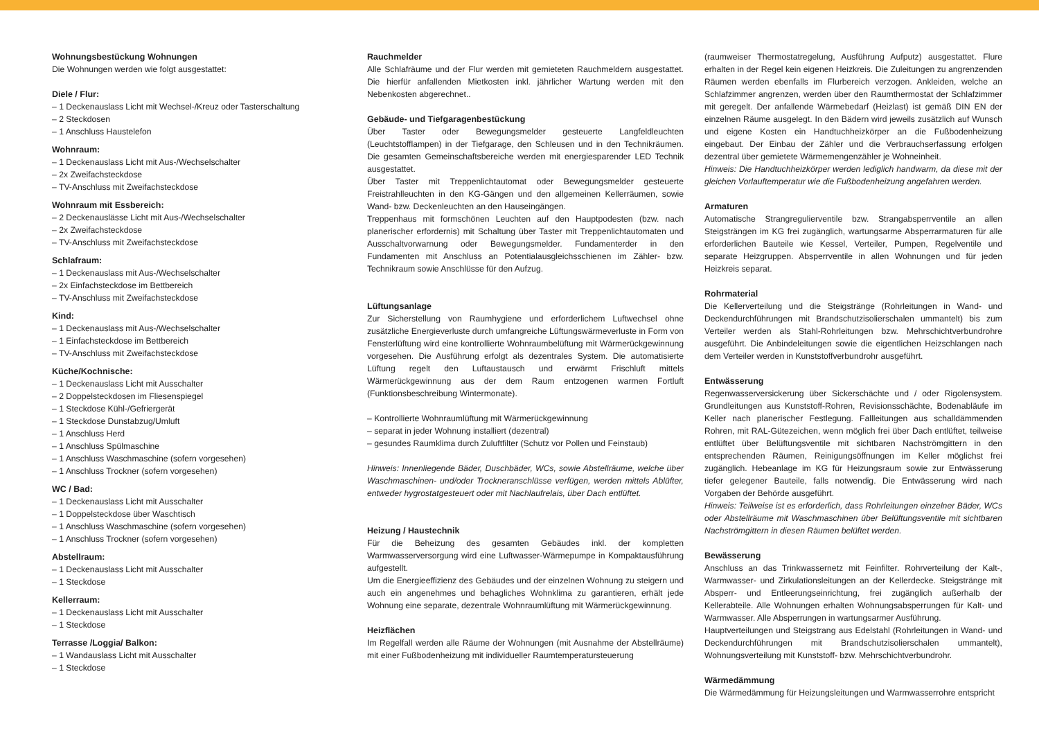Wohnungsbestückung Wohnungen
Die Wohnungen werden wie folgt ausgestattet:
Diele / Flur:
– 1 Deckenauslass Licht mit Wechsel-/Kreuz oder Tasterschaltung
– 2 Steckdosen
– 1 Anschluss Haustelefon
Wohnraum:
– 1 Deckenauslass Licht mit Aus-/Wechselschalter
– 2x Zweifachsteckdose
– TV-Anschluss mit Zweifachsteckdose
Wohnraum mit Essbereich:
– 2 Deckenauslässe Licht mit Aus-/Wechselschalter
– 2x Zweifachsteckdose
– TV-Anschluss mit Zweifachsteckdose
Schlafraum:
– 1 Deckenauslass mit Aus-/Wechselschalter
– 2x Einfachsteckdose im Bettbereich
– TV-Anschluss mit Zweifachsteckdose
Kind:
– 1 Deckenauslass mit Aus-/Wechselschalter
– 1 Einfachsteckdose im Bettbereich
– TV-Anschluss mit Zweifachsteckdose
Küche/Kochnische:
– 1 Deckenauslass Licht mit Ausschalter
– 2 Doppelsteckdosen im Fliesenspiegel
– 1 Steckdose Kühl-/Gefriergerät
– 1 Steckdose Dunstabzug/Umluft
– 1 Anschluss Herd
– 1 Anschluss Spülmaschine
– 1 Anschluss Waschmaschine (sofern vorgesehen)
– 1 Anschluss Trockner (sofern vorgesehen)
WC / Bad:
– 1 Deckenauslass Licht mit Ausschalter
– 1 Doppelsteckdose über Waschtisch
– 1 Anschluss Waschmaschine (sofern vorgesehen)
– 1 Anschluss Trockner (sofern vorgesehen)
Abstellraum:
– 1 Deckenauslass Licht mit Ausschalter
– 1 Steckdose
Kellerraum:
– 1 Deckenauslass Licht mit Ausschalter
– 1 Steckdose
Terrasse /Loggia/ Balkon:
– 1 Wandauslass Licht mit Ausschalter
– 1 Steckdose
Rauchmelder
Alle Schlafräume und der Flur werden mit gemieteten Rauchmeldern ausgestattet. Die hierfür anfallenden Mietkosten inkl. jährlicher Wartung werden mit den Nebenkosten abgerechnet..
Gebäude- und Tiefgaragenbestückung
Über Taster oder Bewegungsmelder gesteuerte Langfeldleuchten (Leuchtstofflampen) in der Tiefgarage, den Schleusen und in den Technikräumen. Die gesamten Gemeinschaftsbereiche werden mit energiesparender LED Technik ausgestattet.
Über Taster mit Treppenlichtautomat oder Bewegungsmelder gesteuerte Freistrahlleuchten in den KG-Gängen und den allgemeinen Kellerräumen, sowie Wand- bzw. Deckenleuchten an den Hauseingängen.
Treppenhaus mit formschönen Leuchten auf den Hauptpodesten (bzw. nach planerischer erfordernis) mit Schaltung über Taster mit Treppenlichtautomaten und Ausschaltvorwarnung oder Bewegungsmelder. Fundamenterder in den Fundamenten mit Anschluss an Potentialausgleichsschienen im Zähler- bzw. Technikraum sowie Anschlüsse für den Aufzug.
Lüftungsanlage
Zur Sicherstellung von Raumhygiene und erforderlichem Luftwechsel ohne zusätzliche Energieverluste durch umfangreiche Lüftungswärmeverluste in Form von Fensterlüftung wird eine kontrollierte Wohnraumbelüftung mit Wärmerückgewinnung vorgesehen. Die Ausführung erfolgt als dezentrales System. Die automatisierte Lüftung regelt den Luftaustausch und erwärmt Frischluft mittels Wärmerückgewinnung aus der dem Raum entzogenen warmen Fortluft (Funktionsbeschreibung Wintermonate).
– Kontrollierte Wohnraumlüftung mit Wärmerückgewinnung
– separat in jeder Wohnung installiert (dezentral)
– gesundes Raumklima durch Zuluftfilter (Schutz vor Pollen und Feinstaub)
Hinweis: Innenliegende Bäder, Duschbäder, WCs, sowie Abstellräume, welche über Waschmaschinen- und/oder Trockneranschlüsse verfügen, werden mittels Ablüfter, entweder hygrostatgesteuert oder mit Nachlaufrelais, über Dach entlüftet.
Heizung / Haustechnik
Für die Beheizung des gesamten Gebäudes inkl. der kompletten Warmwasserversorgung wird eine Luftwasser-Wärmepumpe in Kompaktausführung aufgestellt.
Um die Energieeffizienz des Gebäudes und der einzelnen Wohnung zu steigern und auch ein angenehmes und behagliches Wohnklima zu garantieren, erhält jede Wohnung eine separate, dezentrale Wohnraumlüftung mit Wärmerückgewinnung.
Heizflächen
Im Regelfall werden alle Räume der Wohnungen (mit Ausnahme der Abstellräume) mit einer Fußbodenheizung mit individueller Raumtemperatursteuerung
(raumweiser Thermostatregelung, Ausführung Aufputz) ausgestattet. Flure erhalten in der Regel kein eigenen Heizkreis. Die Zuleitungen zu angrenzenden Räumen werden ebenfalls im Flurbereich verzogen. Ankleiden, welche an Schlafzimmer angrenzen, werden über den Raumthermostat der Schlafzimmer mit geregelt. Der anfallende Wärmebedarf (Heizlast) ist gemäß DIN EN der einzelnen Räume ausgelegt. In den Bädern wird jeweils zusätzlich auf Wunsch und eigene Kosten ein Handtuchheizkörper an die Fußbodenheizung eingebaut. Der Einbau der Zähler und die Verbrauchserfassung erfolgen dezentral über gemietete Wärmemengenzähler je Wohneinheit.
Hinweis: Die Handtuchheizkörper werden lediglich handwarm, da diese mit der gleichen Vorlauftemperatur wie die Fußbodenheizung angefahren werden.
Armaturen
Automatische Strangregulierventile bzw. Strangabsperrventile an allen Steigsträngen im KG frei zugänglich, wartungsarme Absperrarmaturen für alle erforderlichen Bauteile wie Kessel, Verteiler, Pumpen, Regelventile und separate Heizgruppen. Absperrventile in allen Wohnungen und für jeden Heizkreis separat.
Rohrmaterial
Die Kellerverteilung und die Steigstränge (Rohrleitungen in Wand- und Deckendurchführungen mit Brandschutzisolierschalen ummantelt) bis zum Verteiler werden als Stahl-Rohrleitungen bzw. Mehrschichtverbundrohre ausgeführt. Die Anbindeleitungen sowie die eigentlichen Heizschlangen nach dem Verteiler werden in Kunststoffverbundrohr ausgeführt.
Entwässerung
Regenwasserversickerung über Sickerschächte und / oder Rigolensystem. Grundleitungen aus Kunststoff-Rohren, Revisionsschächte, Bodenabläufe im Keller nach planerischer Festlegung. Fallleitungen aus schalldämmenden Rohren, mit RAL-Gütezeichen, wenn möglich frei über Dach entlüftet, teilweise entlüftet über Belüftungsventile mit sichtbaren Nachströmgittern in den entsprechenden Räumen, Reinigungsöffnungen im Keller möglichst frei zugänglich. Hebeanlage im KG für Heizungsraum sowie zur Entwässerung tiefer gelegener Bauteile, falls notwendig. Die Entwässerung wird nach Vorgaben der Behörde ausgeführt.
Hinweis: Teilweise ist es erforderlich, dass Rohrleitungen einzelner Bäder, WCs oder Abstellräume mit Waschmaschinen über Belüftungsventile mit sichtbaren Nachströmgittern in diesen Räumen belüftet werden.
Bewässerung
Anschluss an das Trinkwassernetz mit Feinfilter. Rohrverteilung der Kalt-, Warmwasser- und Zirkulationsleitungen an der Kellerdecke. Steigstränge mit Absperr- und Entleerungseinrichtung, frei zugänglich außerhalb der Kellerabteile. Alle Wohnungen erhalten Wohnungsabsperrungen für Kalt- und Warmwasser. Alle Absperrungen in wartungsarmer Ausführung.
Hauptverteilungen und Steigstrang aus Edelstahl (Rohrleitungen in Wand- und Deckendurchführungen mit Brandschutzisolierschalen ummantelt), Wohnungsverteilung mit Kunststoff- bzw. Mehrschichtverbundrohr.
Wärmedämmung
Die Wärmedämmung für Heizungsleitungen und Warmwasserrohre entspricht